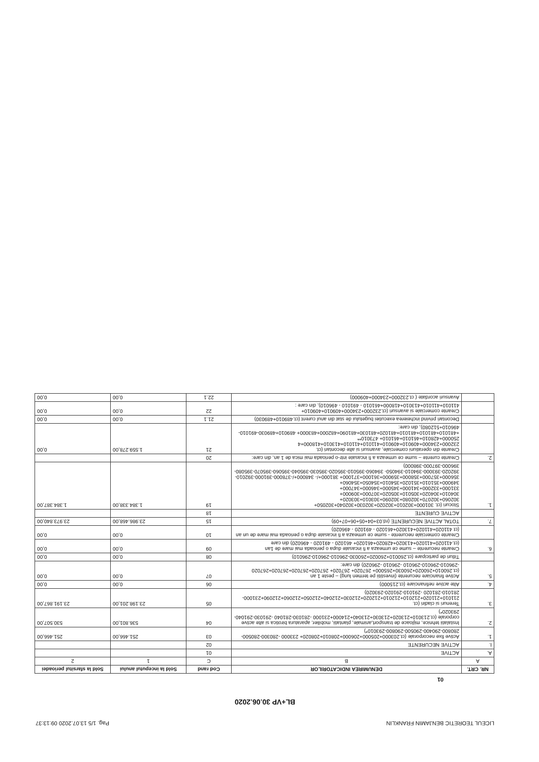LICEUL TEORETIC BENJAMIN FRANKLIN Pag. 1/5 13.07.2020 09:13:37
BL+VP 30.06.2020
01
| NR. CRT. | DENUMIREA INDICATORILOR | Cod rand | Sold la inceputul anului | Sold la sfarsitul perioadei |
| --- | --- | --- | --- | --- |
| A | B | C | 1 | 2 |
| A. | ACTIVE | 01 | | |
| I. | ACTIVE NECURENTE | 02 | | |
| 1. | Active fixe necorporale (ct.203000+205000+206000+208010+208020+ 233000 -280300-280500-280800-290400-290500-290800-293010*) | 03 | 251.466,00 | 251.466,00 |
| 2. | Instalatii tehnice, mijloace de transport,animale, plantatii, mobilier, aparatura birotica si alte active corporale (ct.213010+213020+213030+213040+214000+231000 -281030-281040 -291030-291040-293020*) | 04 | 536.801,00 | 530.507,00 |
| 3. | Terenuri si cladiri (ct. 211010+211020+212010+212010+212020+212030+212040+212050+212060+212090+231000-281010-281020 -291010-291020-293020) | 05 | 23.198.201,00 | 23.191.867,00 |
| 4. | Alte active nefinanciare (ct.215000) | 06 | 0,00 | 0,00 |
| 5. | Active financiare necurente (investitii pe termen lung) – peste 1 an (ct.260010+260020+260030+265000+ 267020+ 267020+ 267020+267020+267020+267020 -296010-296010-296010 -296010 -296020) din care: | 07 | 0,00 | 0,00 |
| | Titluri de participare (ct.260010+260020+260030-296010-296010-296010) | 08 | 0,00 | 0,00 |
| 6. | Creante necurente – sume ce urmeaza a fi incasate dupa o perioada mai mare de 1an (ct.411020+411020+413020+428020+461020+ 461020 - 491020 - 496020) din care | 09 | 0,00 | 0,00 |
| | Creante comerciale necurente - sume ce urmeaza a fi incasate dupa o perioada mai mare de un an (ct 411020+411020+413020+461020 - 491020 - 496020) | 10 | 0,00 | 0,00 |
| 7. | TOTAL ACTIVE NECURENTE (rd.03+04+05+06+07+09) | 15 | 23.986.468,00 | 23.973.840,00 |
| | ACTIVE CURENTE | 18 | | |
| 1. | Stocuri (ct. 301000+302010+302020+302030+302040+302050+ 302060+302070+302080+302090+303010+303020+ 304010+304020+305010+305020+307000+309000+ 331000+332000+341000+345000+346000+347000+ 349000+351010+351020+354010+354050+354060+ 356000+357000+358000+359000+361000+371000+ 381000+/- 348000+/-378000-391000-392010-392020-393000-394010-394050- 394060-395010-395020-395030-395040-395060-395070-395080- 396000-397000-398000) | 19 | 1.384.338,00 | 1.384.387,00 |
| 2. | Creante curente – sume ce urmeaza a fi incasate intr-o perioada mai mica de 1 an, din care: | 20 | | |
| | Creante din operatiuni comerciale, avansuri si alte decontari (ct. 232000+234000+409010+409010+411010+411010+413010+418000+4 250000+428010+461010+461010+ 473010** +481010+481010+481010+481020+481030+481090+482000+483000+ 489010+489030-491010-496010+512080), din care: | 21 | 1.559.278,00 | 0,00 |
| | Decontari privind incheierea executiei bugetului de stat din anul curent (ct.489010+489030) | 21.1 | 0,00 | 0,00 |
| | Creante comerciale si avansuri (ct.232000+234000+409010+409010+ 411010+411010+413010+418000+461010 - 491010 - 496010), din care : | 22 | 0,00 | 0,00 |
| | Avansuri acordate ( ct.232000+234000+409000) | 22.1 | 0,00 | 0,00 |